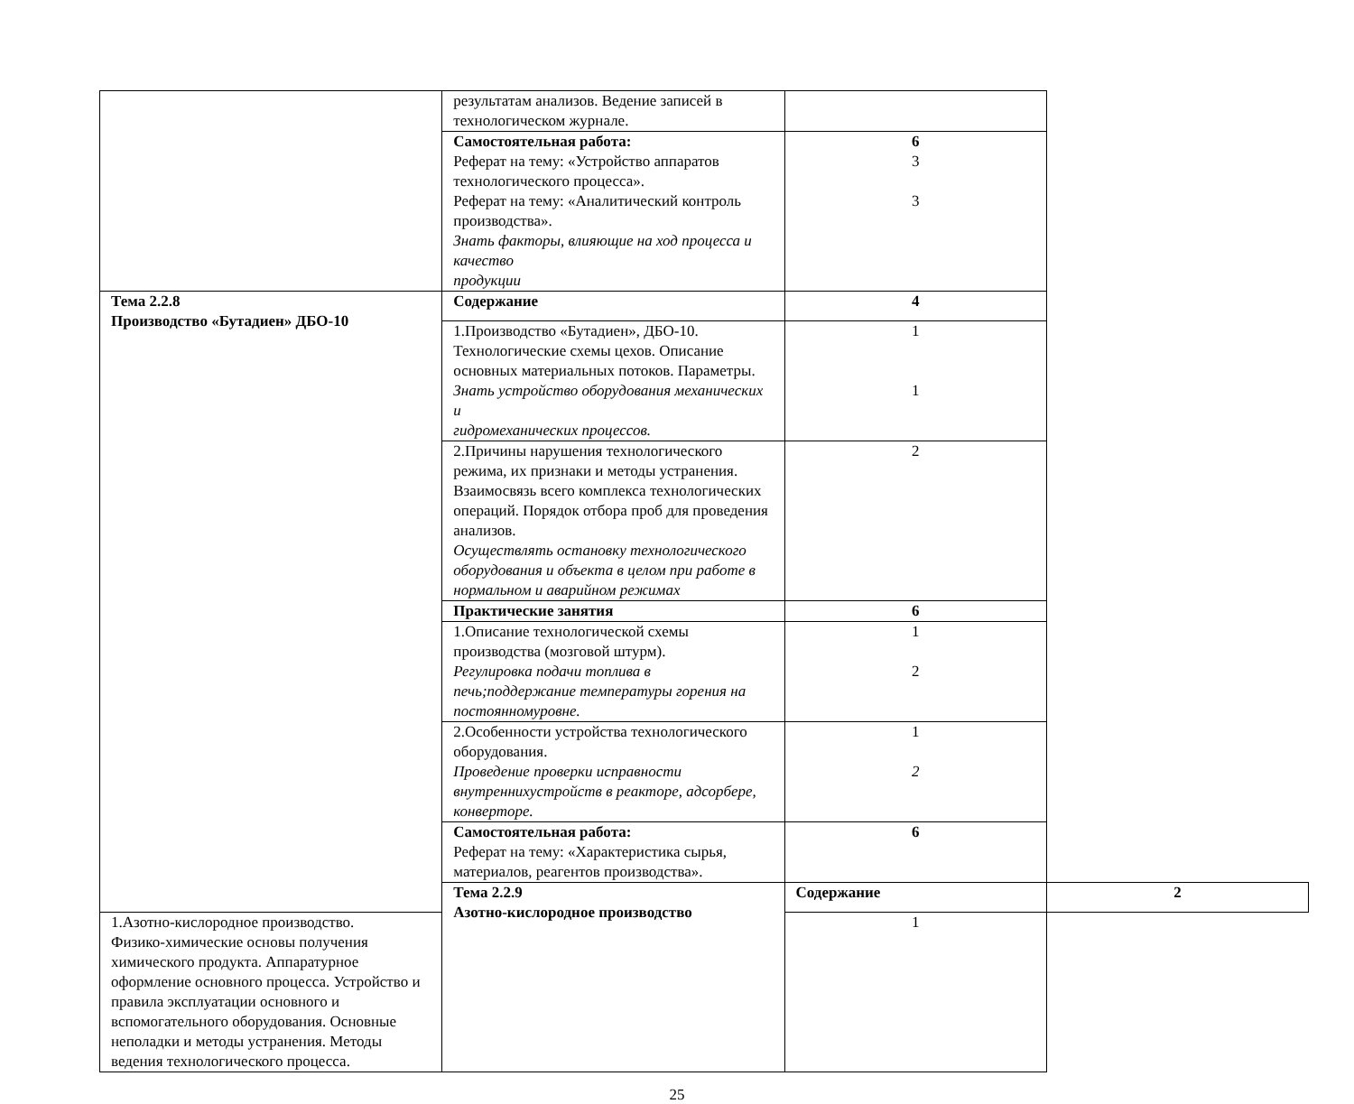| | результатам анализов. Ведение записей в технологическом журнале. | | |
| | Самостоятельная работа: Реферат на тему: «Устройство аппаратов технологического процесса». Реферат на тему: «Аналитический контроль производства». Знать факторы, влияющие на ход процесса и качество продукции | 6 3 3 | |
| Тема 2.2.8 Производство «Бутадиен» ДБО-10 | Содержание | 4 | |
| | 1.Производство «Бутадиен», ДБО-10. Технологические схемы цехов. Описание основных материальных потоков. Параметры. Знать устройство оборудования механических и гидромеханических процессов. | 1 1 | |
| | 2.Причины нарушения технологического режима, их признаки и методы устранения. Взаимосвязь всего комплекса технологических операций. Порядок отбора проб для проведения анализов. Осуществлять остановку технологического оборудования и объекта в целом при работе в нормальном и аварийном режимах | 2 | |
| | Практические занятия | 6 | |
| | 1.Описание технологической схемы производства (мозговой штурм). Регулировка подачи топлива в печь;поддержание температуры горения на постоянномуровне. | 1 2 | |
| | 2.Особенности устройства технологического оборудования. Проведение проверки исправности внутреннихустройств в реакторе, адсорбере, конверторе. | 1 2 | |
| | Самостоятельная работа: Реферат на тему: «Характеристика сырья, материалов, реагентов производства». | 6 | |
| | Тема 2.2.9 Азотно-кислородное производство | Содержание | 2 |
| 1.Азотно-кислородное производство. Физико-химические основы получения химического продукта. Аппаратурное оформление основного процесса. Устройство и правила эксплуатации основного и вспомогательного оборудования. Основные неполадки и методы устранения. Методы ведения технологического процесса. | | 1 | |
25